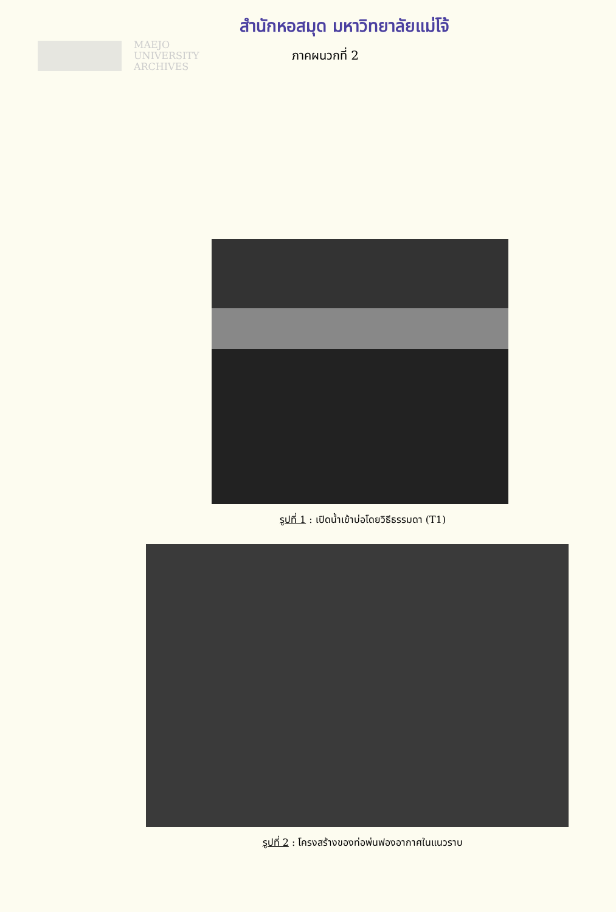สำนักหอสมุด มหาวิทยาลัยแม่โจ้
MAEJO
UNIVERSITY
ARCHIVES
ภาคผนวกที่ 2
รูปที่ 1 : เปิดน้ำเข้าบ่อโดยวิธีธรรมดา (T1)
รูปที่ 2 : โครงสร้างของท่อพ่นฟองอากาศในแนวราบ